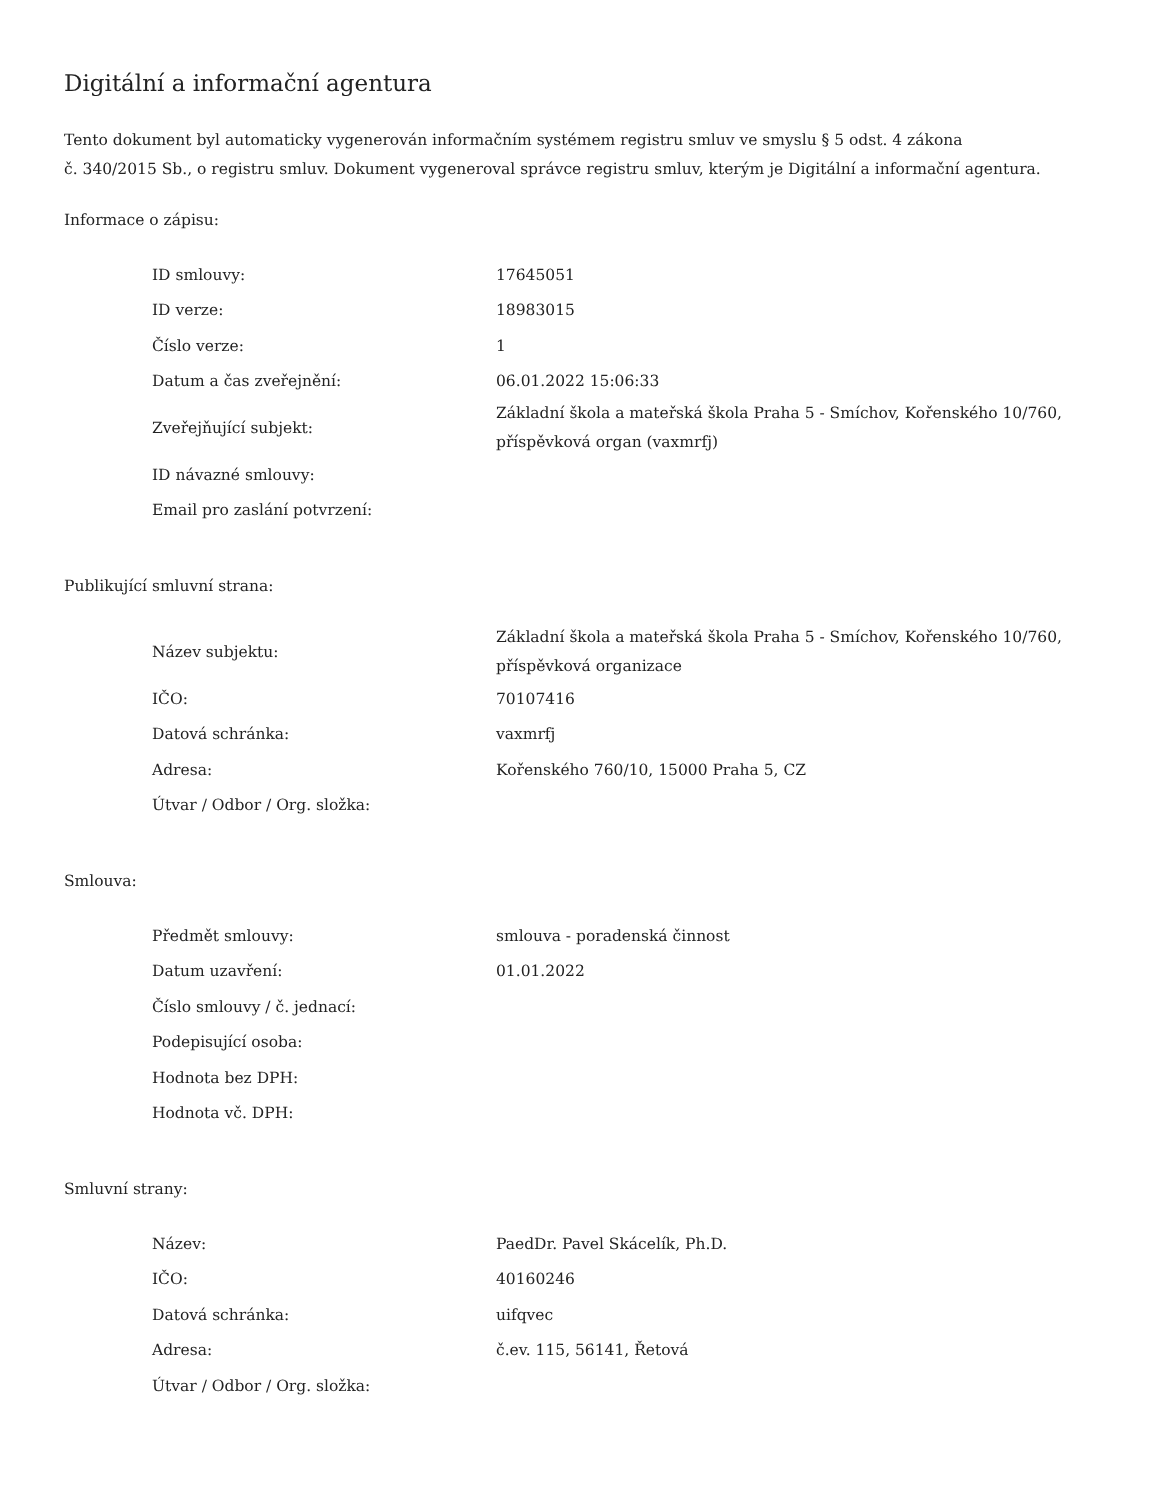Digitální a informační agentura
Tento dokument byl automaticky vygenerován informačním systémem registru smluv ve smyslu § 5 odst. 4 zákona
č. 340/2015 Sb., o registru smluv. Dokument vygeneroval správce registru smluv, kterým je Digitální a informační agentura.
Informace o zápisu:
| ID smlouvy: | 17645051 |
| ID verze: | 18983015 |
| Číslo verze: | 1 |
| Datum a čas zveřejnění: | 06.01.2022 15:06:33 |
| Zveřejňující subjekt: | Základní škola a mateřská škola Praha 5 - Smíchov, Kořenského 10/760, příspěvková organ (vaxmrfj) |
| ID návazné smlouvy: | |
| Email pro zaslání potvrzení: | |
Publikující smluvní strana:
| Název subjektu: | Základní škola a mateřská škola Praha 5 - Smíchov, Kořenského 10/760, příspěvková organizace |
| IČO: | 70107416 |
| Datová schránka: | vaxmrfj |
| Adresa: | Kořenského 760/10, 15000 Praha 5, CZ |
| Útvar / Odbor / Org. složka: | |
Smlouva:
| Předmět smlouvy: | smlouva - poradenská činnost |
| Datum uzavření: | 01.01.2022 |
| Číslo smlouvy / č. jednací: | |
| Podepisující osoba: | |
| Hodnota bez DPH: | |
| Hodnota vč. DPH: | |
Smluvní strany:
| Název: | PaedDr. Pavel Skácelík, Ph.D. |
| IČO: | 40160246 |
| Datová schránka: | uifqvec |
| Adresa: | č.ev. 115, 56141, Řetová |
| Útvar / Odbor / Org. složka: | |